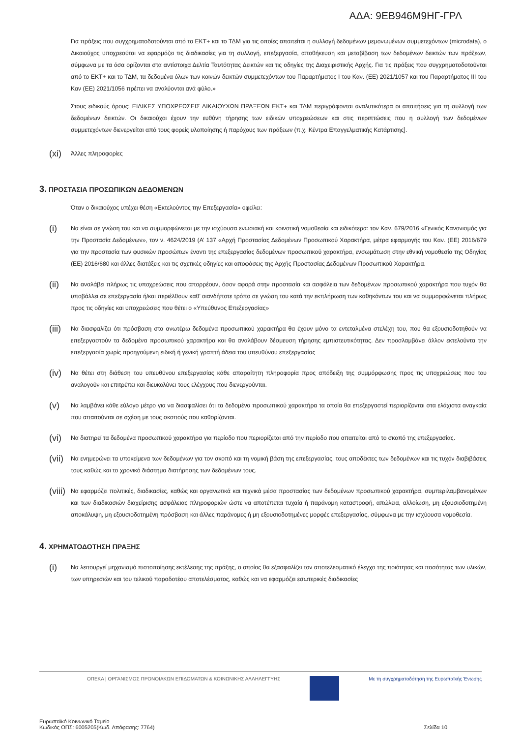ΑΔΑ: 9ΕΒ946Μ9ΗΓ-ΓΡΛ
Για πράξεις που συγχρηματοδοτούνται από το ΕΚΤ+ και το ΤΔΜ για τις οποίες απαιτείται η συλλογή δεδομένων μεμονωμένων συμμετεχόντων (microdata), ο Δικαιούχος υποχρεούται να εφαρμόζει τις διαδικασίες για τη συλλογή, επεξεργασία, αποθήκευση και μεταβίβαση των δεδομένων δεικτών των πράξεων, σύμφωνα με τα όσα ορίζονται στα αντίστοιχα Δελτία Ταυτότητας Δεικτών και τις οδηγίες της Διαχειριστικής Αρχής. Για τις πράξεις που συγχρηματοδοτούνται από το ΕΚΤ+ και το ΤΔΜ, τα δεδομένα όλων των κοινών δεικτών συμμετεχόντων του Παραρτήματος I του Καν. (ΕΕ) 2021/1057 και του Παραρτήματος III του Καν (ΕΕ) 2021/1056 πρέπει να αναλύονται ανά φύλο.»
Στους ειδικούς όρους: ΕΙΔΙΚΕΣ ΥΠΟΧΡΕΩΣΕΙΣ ΔΙΚΑΙΟΥΧΩΝ ΠΡΑΞΕΩΝ ΕΚΤ+ και ΤΔΜ περιγράφονται αναλυτικότερα οι απαιτήσεις για τη συλλογή των δεδομένων δεικτών. Οι δικαιούχοι έχουν την ευθύνη τήρησης των ειδικών υποχρεώσεων και στις περιπτώσεις που η συλλογή των δεδομένων συμμετεχόντων διενεργείται από τους φορείς υλοποίησης ή παρόχους των πράξεων (π.χ. Κέντρα Επαγγελματικής Κατάρτισης].
(xi) Άλλες πληροφορίες
3. ΠΡΟΣΤΑΣΙΑ ΠΡΟΣΩΠΙΚΩΝ ΔΕΔΟΜΕΝΩΝ
Όταν ο δικαιούχος υπέχει θέση «Εκτελούντος την Επεξεργασία» οφείλει:
(i) Να είναι σε γνώση του και να συμμορφώνεται με την ισχύουσα ενωσιακή και κοινοτική νομοθεσία και ειδικότερα: τον Καν. 679/2016 «Γενικός Κανονισμός για την Προστασία Δεδομένων», τον ν. 4624/2019 (Α’ 137 «Αρχή Προστασίας Δεδομένων Προσωπικού Χαρακτήρα, μέτρα εφαρμογής του Καν. (ΕΕ) 2016/679 για την προστασία των φυσικών προσώπων έναντι της επεξεργασίας δεδομένων προσωπικού χαρακτήρα, ενσωμάτωση στην εθνική νομοθεσία της Οδηγίας (ΕΕ) 2016/680 και άλλες διατάξεις και τις σχετικές οδηγίες και αποφάσεις της Αρχής Προστασίας Δεδομένων Προσωπικού Χαρακτήρα.
(ii) Να αναλάβει πλήρως τις υποχρεώσεις που απορρέουν, όσον αφορά στην προστασία και ασφάλεια των δεδομένων προσωπικού χαρακτήρα που τυχόν θα υποβάλλει σε επεξεργασία ή/και περιέλθουν καθ’ οιανδήποτε τρόπο σε γνώση του κατά την εκπλήρωση των καθηκόντων του και να συμμορφώνεται πλήρως προς τις οδηγίες και υποχρεώσεις που θέτει ο «Υπεύθυνος Επεξεργασίας»
(iii) Να διασφαλίζει ότι πρόσβαση στα ανωτέρω δεδομένα προσωπικού χαρακτήρα θα έχουν μόνο τα εντεταλμένα στελέχη του, που θα εξουσιοδοτηθούν να επεξεργαστούν τα δεδομένα προσωπικού χαρακτήρα και θα αναλάβουν δέσμευση τήρησης εμπιστευτικότητας. Δεν προσλαμβάνει άλλον εκτελούντα την επεξεργασία χωρίς προηγούμενη ειδική ή γενική γραπτή άδεια του υπευθύνου επεξεργασίας
(iv) Να θέτει στη διάθεση του υπευθύνου επεξεργασίας κάθε απαραίτητη πληροφορία προς απόδειξη της συμμόρφωσης προς τις υποχρεώσεις που του αναλογούν και επιτρέπει και διευκολύνει τους ελέγχους που διενεργούνται.
(v) Να λαμβάνει κάθε εύλογο μέτρο για να διασφαλίσει ότι τα δεδομένα προσωπικού χαρακτήρα τα οποία θα επεξεργαστεί περιορίζονται στα ελάχιστα αναγκαία που απαιτούνται σε σχέση με τους σκοπούς που καθορίζονται.
(vi) Να διατηρεί τα δεδομένα προσωπικού χαρακτήρα για περίοδο που περιορίζεται από την περίοδο που απαιτείται από το σκοπό της επεξεργασίας.
(vii) Να ενημερώνει τα υποκείμενα των δεδομένων για τον σκοπό και τη νομική βάση της επεξεργασίας, τους αποδέκτες των δεδομένων και τις τυχόν διαβιβάσεις τους καθώς και το χρονικό διάστημα διατήρησης των δεδομένων τους.
(viii) Να εφαρμόζει πολιτικές, διαδικασίες, καθώς και οργανωτικά και τεχνικά μέσα προστασίας των δεδομένων προσωπικού χαρακτήρα, συμπεριλαμβανομένων και των διαδικασιών διαχείρισης ασφάλειας πληροφοριών ώστε να αποτέπεται τυχαία ή παράνομη καταστροφή, απώλεια, αλλοίωση, μη εξουσιοδοτημένη αποκάλυψη, μη εξουσιοδοτημένη πρόσβαση και άλλες παράνομες ή μη εξουσιοδοτημένες μορφές επεξεργασίας, σύμφωνα με την ισχύουσα νομοθεσία.
4. ΧΡΗΜΑΤΟΔΟΤΗΣΗ ΠΡΑΞΗΣ
(i) Να λειτουργεί μηχανισμό πιστοποίησης εκτέλεσης της πράξης, ο οποίος θα εξασφαλίζει τον αποτελεσματικό έλεγχο της ποιότητας και ποσότητας των υλικών, των υπηρεσιών και του τελικού παραδοτέου αποτελέσματος, καθώς και να εφαρμόζει εσωτερικές διαδικασίες
ΟΠΕΚΑ | ΟΡΓΑΝΙΣΜΟΣ ΠΡΟΝΟΙΑΚΩΝ ΕΠΙΔΟΜΑΤΩΝ & ΚΟΙΝΩΝΙΚΗΣ ΑΛΛΗΛΕΓΓΥΗΣ
Με τη συγχρηματοδότηση της Ευρωπαϊκής Ένωσης
Ευρωπαϊκό Κοινωνικό Ταμείο
Κωδικός ΟΠΣ: 6005205(Κωδ. Απόφασης: 7764)
Σελίδα 10